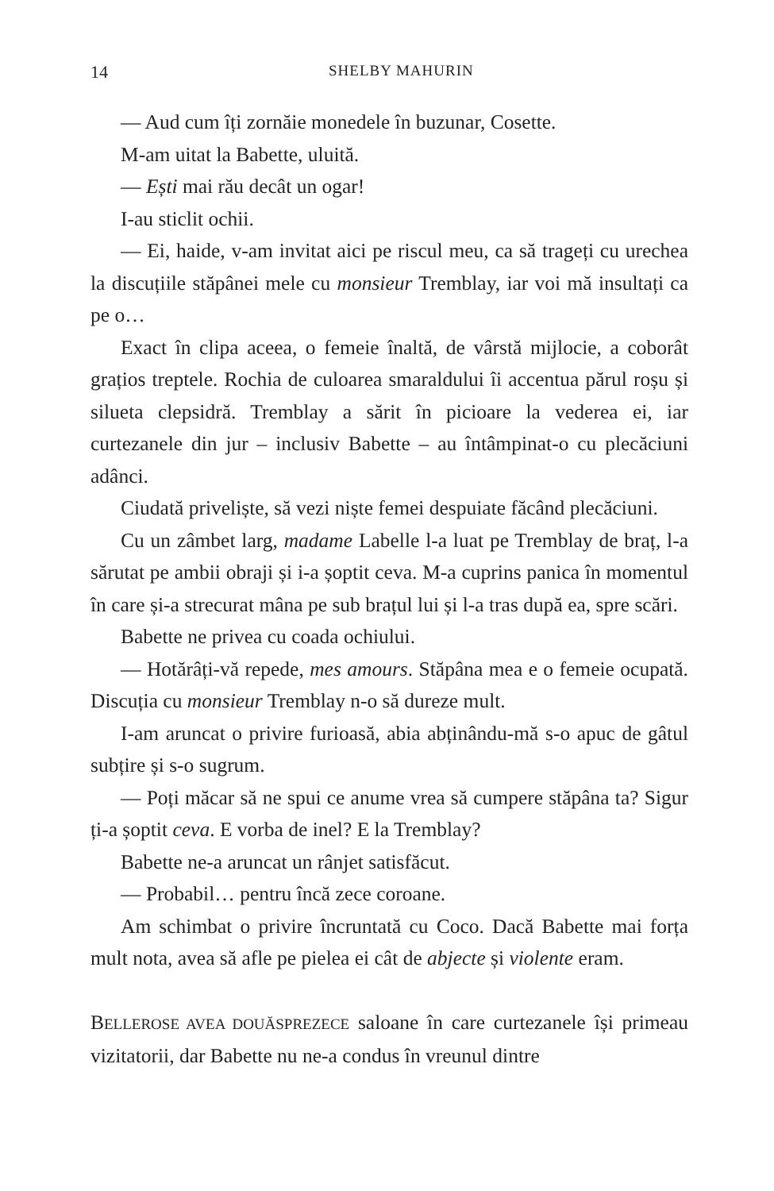14 SHELBY MAHURIN
— Aud cum îți zornăie monedele în buzunar, Cosette.
M-am uitat la Babette, uluită.
— Ești mai rău decât un ogar!
I-au sticlit ochii.
— Ei, haide, v-am invitat aici pe riscul meu, ca să trageți cu urechea la discuțiile stăpânei mele cu monsieur Tremblay, iar voi mă insultați ca pe o…
Exact în clipa aceea, o femeie înaltă, de vârstă mijlocie, a coborât grațios treptele. Rochia de culoarea smaraldului îi accentua părul roșu și silueta clepsidră. Tremblay a sărit în picioare la vederea ei, iar curtezanele din jur – inclusiv Babette – au întâmpinat-o cu plecăciuni adânci.
Ciudată priveliște, să vezi niște femei despuiate făcând plecăciuni.
Cu un zâmbet larg, madame Labelle l-a luat pe Tremblay de braț, l-a sărutat pe ambii obraji și i-a șoptit ceva. M-a cuprins panica în momentul în care și-a strecurat mâna pe sub brațul lui și l-a tras după ea, spre scări.
Babette ne privea cu coada ochiului.
— Hotărâți-vă repede, mes amours. Stăpâna mea e o femeie ocupată. Discuția cu monsieur Tremblay n-o să dureze mult.
I-am aruncat o privire furioasă, abia abținându-mă s-o apuc de gâtul subțire și s-o sugrum.
— Poți măcar să ne spui ce anume vrea să cumpere stăpâna ta? Sigur ți-a șoptit ceva. E vorba de inel? E la Tremblay?
Babette ne-a aruncat un rânjet satisfăcut.
— Probabil… pentru încă zece coroane.
Am schimbat o privire încruntată cu Coco. Dacă Babette mai forța mult nota, avea să afle pe pielea ei cât de abjecte și violente eram.
BELLEROSE AVEA DOUĂSPREZECE saloane în care curtezanele își primeau vizitatorii, dar Babette nu ne-a condus în vreunul dintre